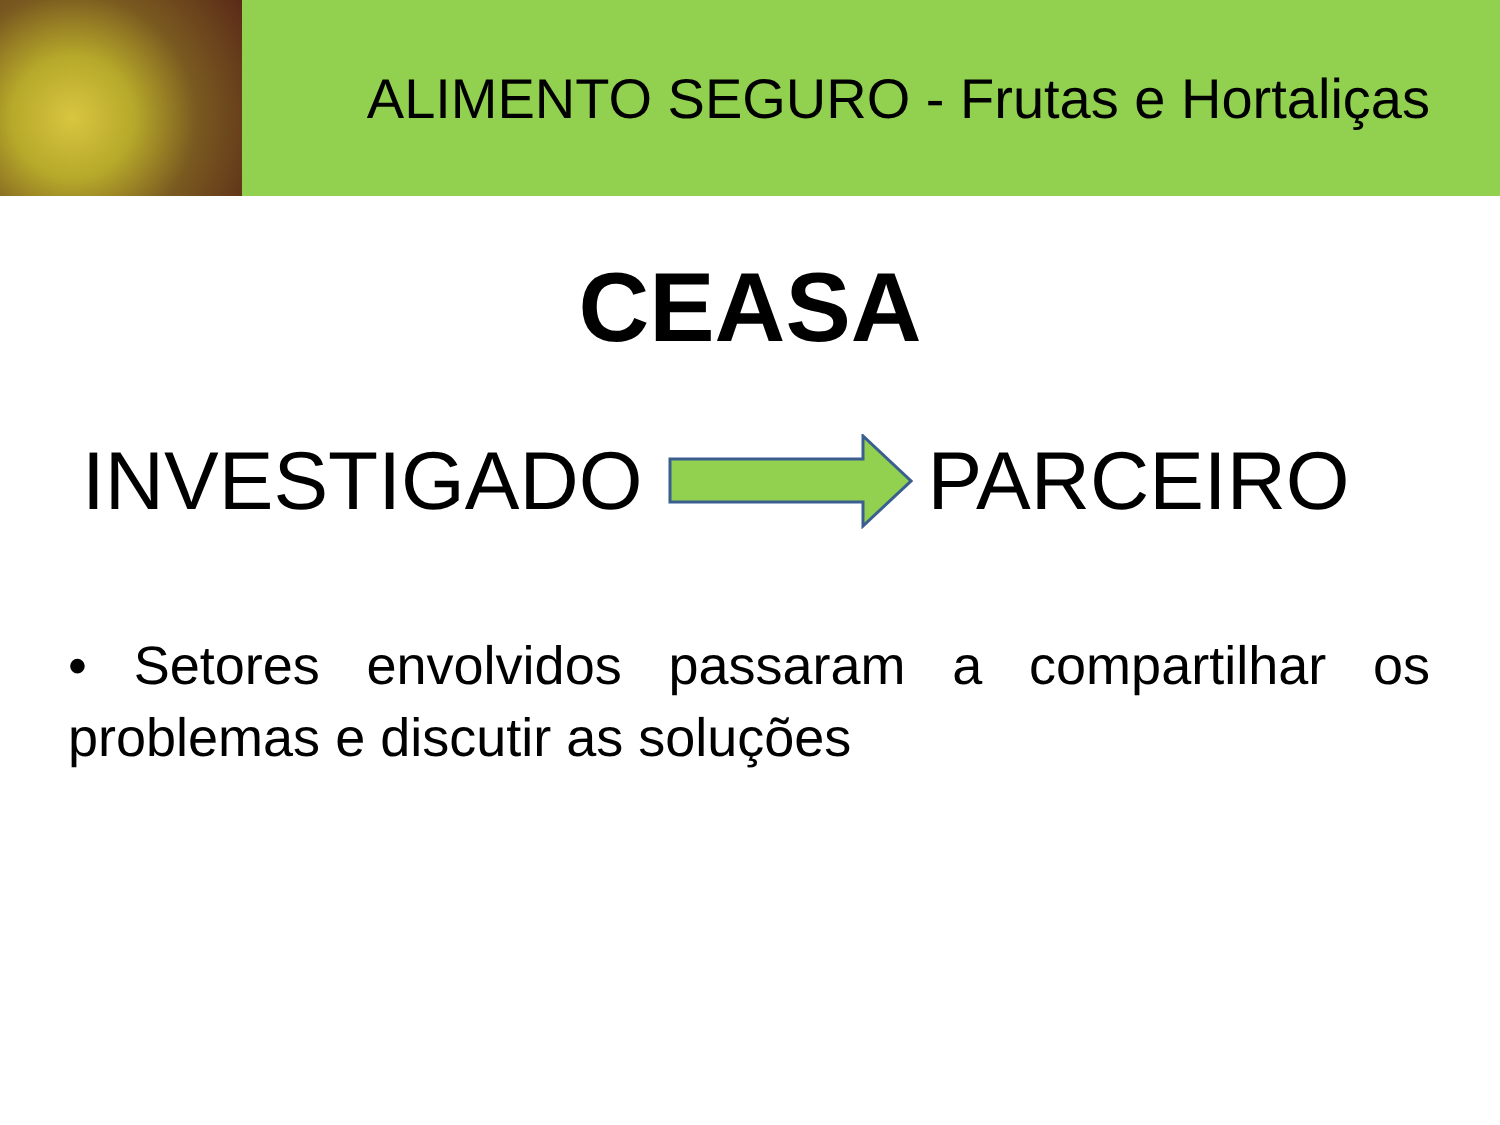ALIMENTO SEGURO - Frutas e Hortaliças
CEASA
INVESTIGADO PARCEIRO
• Setores envolvidos passaram a compartilhar os problemas e discutir as soluções